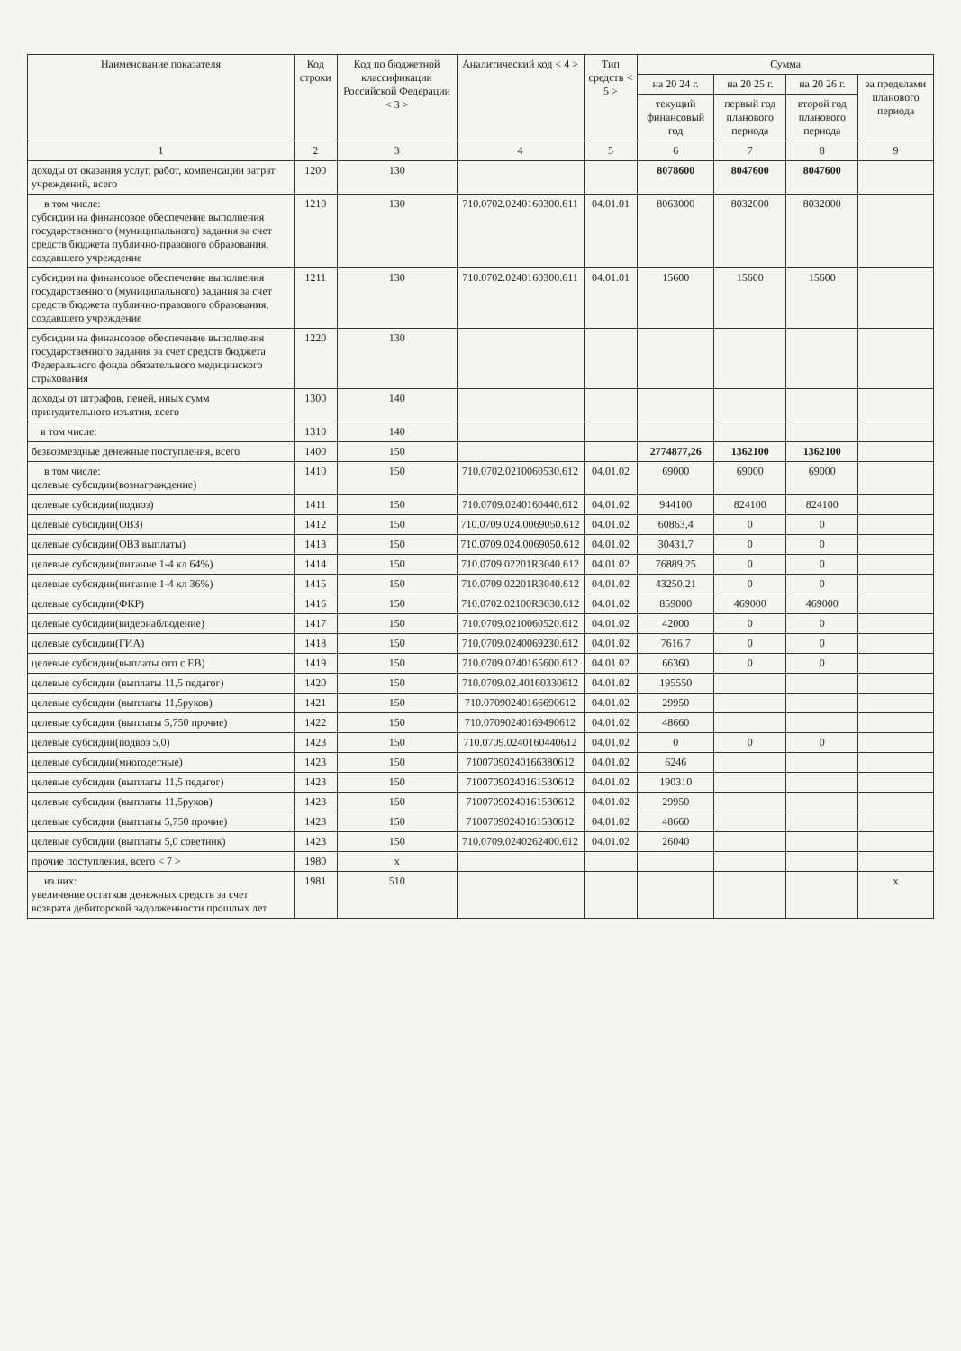| Наименование показателя | Код строки | Код по бюджетной классификации Российской Федерации < 3 > | Аналитический код < 4 > | Тип средств < 5 > | Сумма | | | |
| --- | --- | --- | --- | --- | --- | --- | --- | --- |
| | | | | | на 20 24 г. | на 20 25 г. | на 20 26 г. | за пределами планового периода |
| | | | | | текущий финансовый год | первый год планового периода | второй год планового периода | |
| 1 | 2 | 3 | 4 | 5 | 6 | 7 | 8 | 9 |
| доходы от оказания услуг, работ, компенсации затрат учреждений, всего | 1200 | 130 | | | 8078600 | 8047600 | 8047600 | |
| в том числе: субсидии на финансовое обеспечение выполнения государственного (муниципального) задания за счет средств бюджета публично-правового образования, создавшего учреждение | 1210 | 130 | 710.0702.0240160300.611 | 04.01.01 | 8063000 | 8032000 | 8032000 | |
| субсидии на финансовое обеспечение выполнения государственного (муниципального) задания за счет средств бюджета публично-правового образования, создавшего учреждение | 1211 | 130 | 710.0702.0240160300.611 | 04.01.01 | 15600 | 15600 | 15600 | |
| субсидии на финансовое обеспечение выполнения государственного задания за счет средств бюджета Федерального фонда обязательного медицинского страхования | 1220 | 130 | | | | | | |
| доходы от штрафов, пеней, иных сумм принудительного изъятия, всего | 1300 | 140 | | | | | | |
| в том числе: | 1310 | 140 | | | | | | |
| безвозмездные денежные поступления, всего | 1400 | 150 | | | 2774877,26 | 1362100 | 1362100 | |
| в том числе: целевые субсидии(вознаграждение) | 1410 | 150 | 710.0702.0210060530.612 | 04.01.02 | 69000 | 69000 | 69000 | |
| целевые субсидии(подвоз) | 1411 | 150 | 710.0709.0240160440.612 | 04.01.02 | 944100 | 824100 | 824100 | |
| целевые субсидии(ОВЗ) | 1412 | 150 | 710.0709.024.0069050.612 | 04.01.02 | 60863,4 | 0 | 0 | |
| целевые субсидии(ОВЗ выплаты) | 1413 | 150 | 710.0709.024.0069050.612 | 04.01.02 | 30431,7 | 0 | 0 | |
| целевые субсидии(питание 1-4 кл 64%) | 1414 | 150 | 710.0709.02201R3040.612 | 04.01.02 | 76889,25 | 0 | 0 | |
| целевые субсидии(питание 1-4 кл 36%) | 1415 | 150 | 710.0709.02201R3040.612 | 04.01.02 | 43250,21 | 0 | 0 | |
| целевые субсидии(ФКР) | 1416 | 150 | 710.0702.02100R3030.612 | 04.01.02 | 859000 | 469000 | 469000 | |
| целевые субсидии(видеонаблюдение) | 1417 | 150 | 710.0709.0210060520.612 | 04.01.02 | 42000 | 0 | 0 | |
| целевые субсидии(ГИА) | 1418 | 150 | 710.0709.0240069230.612 | 04.01.02 | 7616,7 | 0 | 0 | |
| целевые субсидии(выплаты отп с ЕВ) | 1419 | 150 | 710.0709.0240165600.612 | 04.01.02 | 66360 | 0 | 0 | |
| целевые субсидии (выплаты 11,5 педагог) | 1420 | 150 | 710.0709.02.40160330612 | 04.01.02 | 195550 | | | |
| целевые субсидии (выплаты 11,5руков) | 1421 | 150 | 710.07090240166690612 | 04.01.02 | 29950 | | | |
| целевые субсидии (выплаты 5,750 прочие) | 1422 | 150 | 710.07090240169490612 | 04.01.02 | 48660 | | | |
| целевые субсидии(подвоз 5,0) | 1423 | 150 | 710.0709.0240160440612 | 04.01.02 | 0 | 0 | 0 | |
| целевые субсидии(многодетные) | 1423 | 150 | 71007090240166380612 | 04.01.02 | 6246 | | | |
| целевые субсидии (выплаты 11,5 педагог) | 1423 | 150 | 71007090240161530612 | 04.01.02 | 190310 | | | |
| целевые субсидии (выплаты 11,5руков) | 1423 | 150 | 71007090240161530612 | 04.01.02 | 29950 | | | |
| целевые субсидии (выплаты 5,750 прочие) | 1423 | 150 | 71007090240161530612 | 04.01.02 | 48660 | | | |
| целевые субсидии (выплаты 5,0 советник) | 1423 | 150 | 710.0709.0240262400.612 | 04.01.02 | 26040 | | | |
| прочие поступления, всего < 7 > | 1980 | x | | | | | | |
| из них: увеличение остатков денежных средств за счет возврата дебиторской задолженности прошлых лет | 1981 | 510 | | | | | | x |